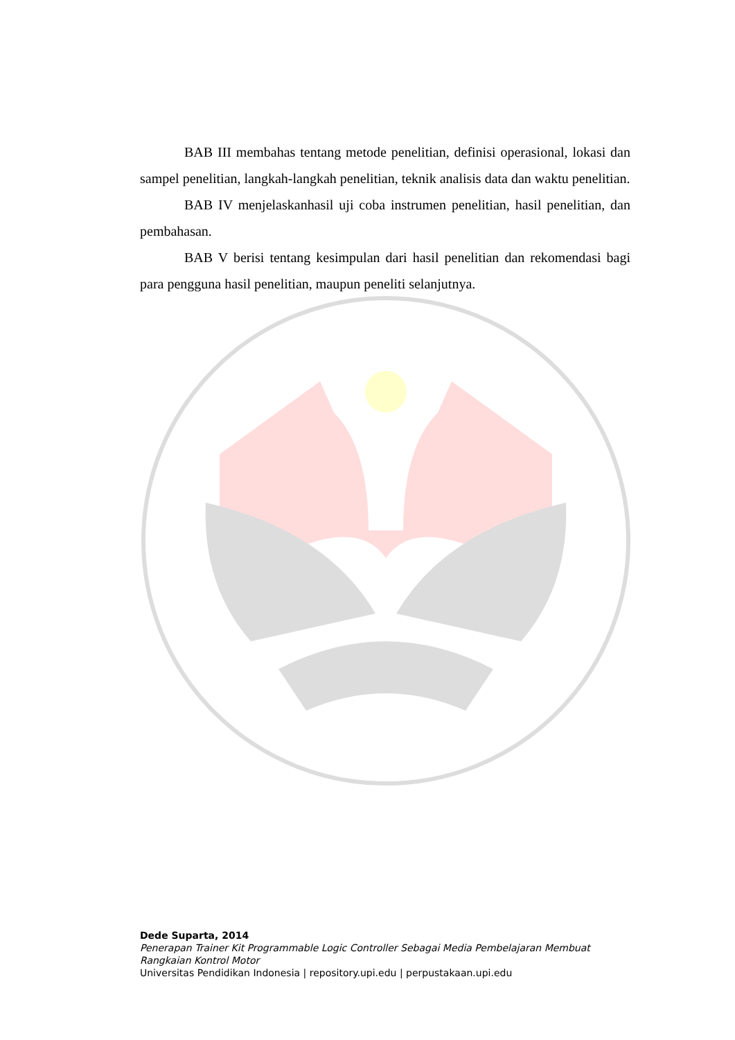BAB III membahas tentang metode penelitian, definisi operasional, lokasi dan sampel penelitian, langkah-langkah penelitian, teknik analisis data dan waktu penelitian.
BAB IV menjelaskanhasil uji coba instrumen penelitian, hasil penelitian, dan pembahasan.
BAB V berisi tentang kesimpulan dari hasil penelitian dan rekomendasi bagi para pengguna hasil penelitian, maupun peneliti selanjutnya.
Dede Suparta, 2014
Penerapan Trainer Kit Programmable Logic Controller Sebagai Media Pembelajaran Membuat Rangkaian Kontrol Motor
Universitas Pendidikan Indonesia | repository.upi.edu | perpustakaan.upi.edu